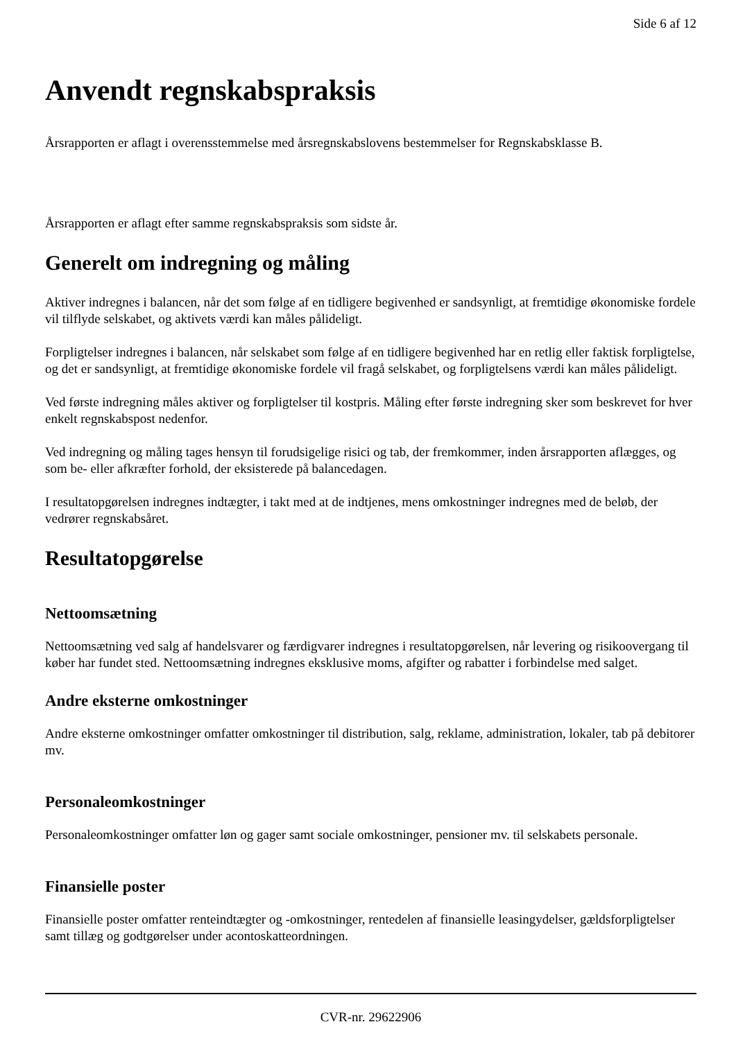Side 6 af 12
Anvendt regnskabspraksis
Årsrapporten er aflagt i overensstemmelse med årsregnskabslovens bestemmelser for Regnskabsklasse B.
Årsrapporten er aflagt efter samme regnskabspraksis som sidste år.
Generelt om indregning og måling
Aktiver indregnes i balancen, når det som følge af en tidligere begivenhed er sandsynligt, at fremtidige økonomiske fordele vil tilflyde selskabet, og aktivets værdi kan måles pålideligt.
Forpligtelser indregnes i balancen, når selskabet som følge af en tidligere begivenhed har en retlig eller faktisk forpligtelse, og det er sandsynligt, at fremtidige økonomiske fordele vil fragå selskabet, og forpligtelsens værdi kan måles pålideligt.
Ved første indregning måles aktiver og forpligtelser til kostpris. Måling efter første indregning sker som beskrevet for hver enkelt regnskabspost nedenfor.
Ved indregning og måling tages hensyn til forudsigelige risici og tab, der fremkommer, inden årsrapporten aflægges, og som be- eller afkræfter forhold, der eksisterede på balancedagen.
I resultatopgørelsen indregnes indtægter, i takt med at de indtjenes, mens omkostninger indregnes med de beløb, der vedrører regnskabsåret.
Resultatopgørelse
Nettoomsætning
Nettoomsætning ved salg af handelsvarer og færdigvarer indregnes i resultatopgørelsen, når levering og risikoovergang til køber har fundet sted. Nettoomsætning indregnes eksklusive moms, afgifter og rabatter i forbindelse med salget.
Andre eksterne omkostninger
Andre eksterne omkostninger omfatter omkostninger til distribution, salg, reklame, administration, lokaler, tab på debitorer mv.
Personaleomkostninger
Personaleomkostninger omfatter løn og gager samt sociale omkostninger, pensioner mv. til selskabets personale.
Finansielle poster
Finansielle poster omfatter renteindtægter og -omkostninger, rentedelen af finansielle leasingydelser, gældsforpligtelser samt tillæg og godtgørelser under acontoskatteordningen.
CVR-nr. 29622906